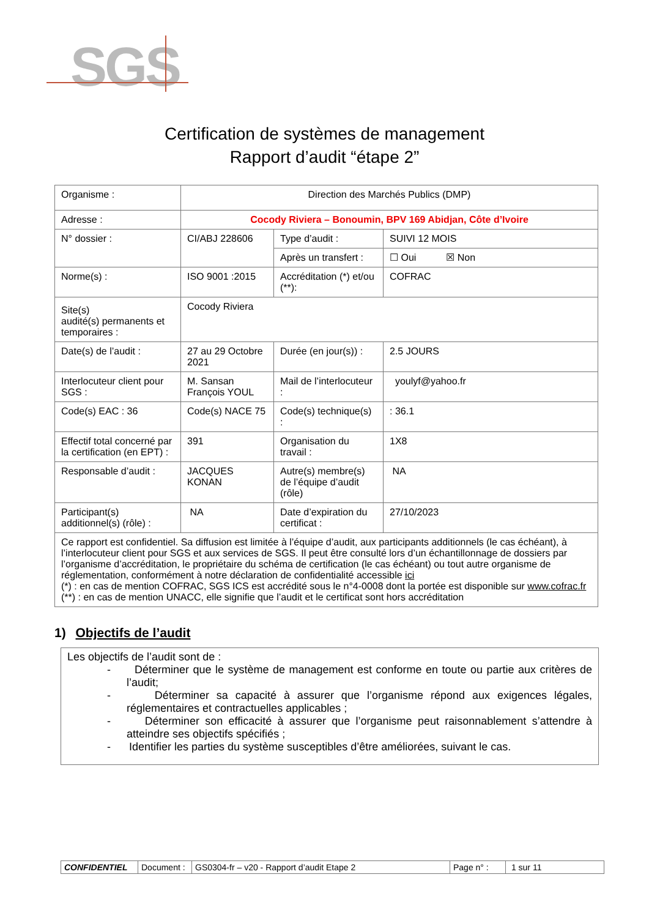SGS
Certification de systèmes de management
Rapport d’audit “étape 2”
| Organisme : | Direction des Marchés Publics (DMP) | | |
| Adresse : | Cocody Riviera – Bonoumin, BPV 169 Abidjan, Côte d’Ivoire | | |
| N° dossier : | CI/ABJ 228606 | Type d’audit : | SUIVI 12 MOIS |
| | | Après un transfert : | ☐ Oui ☒ Non |
| Norme(s) : | ISO 9001 :2015 | Accréditation (*) et/ou (**): | COFRAC |
| Site(s) audité(s) permanents et temporaires : | Cocody Riviera | | |
| Date(s) de l’audit : | 27 au 29 Octobre 2021 | Durée (en jour(s)) : | 2.5 JOURS |
| Interlocuteur client pour SGS : | M. Sansan François YOUL | Mail de l’interlocuteur : | youlyf@yahoo.fr |
| Code(s) EAC : 36 | Code(s) NACE 75 | Code(s) technique(s) : | : 36.1 |
| Effectif total concerné par la certification (en EPT) : | 391 | Organisation du travail : | 1X8 |
| Responsable d’audit : | JACQUES KONAN | Autre(s) membre(s) de l’équipe d’audit (rôle) | NA |
| Participant(s) additionnel(s) (rôle) : | NA | Date d’expiration du certificat : | 27/10/2023 |
| Ce rapport est confidentiel. Sa diffusion est limitée à l’équipe d’audit, aux participants additionnels (le cas échéant), à l’interlocuteur client pour SGS et aux services de SGS. Il peut être consulté lors d’un échantillonnage de dossiers par l’organisme d’accréditation, le propriétaire du schéma de certification (le cas échéant) ou tout autre organisme de réglementation, conformément à notre déclaration de confidentialité accessible ici (*) : en cas de mention COFRAC, SGS ICS est accrédité sous le n°4-0008 dont la portée est disponible sur www.cofrac.fr (**) : en cas de mention UNACC, elle signifie que l’audit et le certificat sont hors accréditation | | | |
1) Objectifs de l’audit
Les objectifs de l’audit sont de :
- Déterminer que le système de management est conforme en toute ou partie aux critères de l’audit;
- Déterminer sa capacité à assurer que l’organisme répond aux exigences légales, réglementaires et contractuelles applicables ;
- Déterminer son efficacité à assurer que l’organisme peut raisonnablement s’attendre à atteindre ses objectifs spécifiés ;
- Identifier les parties du système susceptibles d’être améliorées, suivant le cas.
| CONFIDENTIEL | Document : | GS0304-fr – v20 - Rapport d’audit Etape 2 | Page n° : | 1 sur 11 |